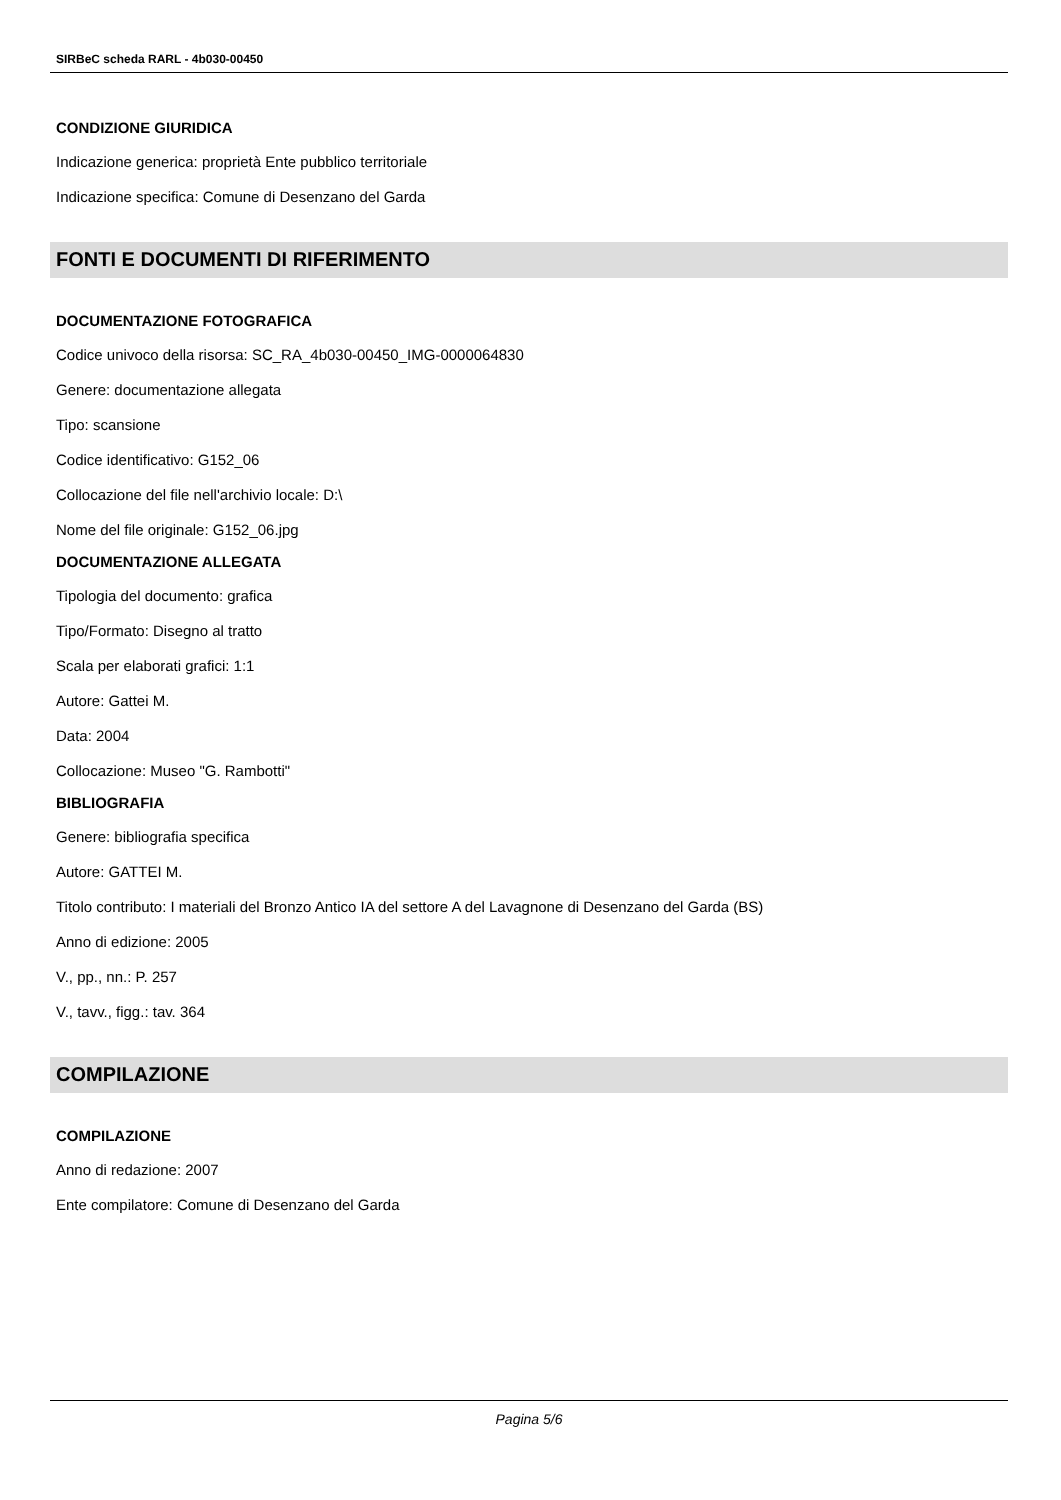SIRBeC scheda RARL - 4b030-00450
CONDIZIONE GIURIDICA
Indicazione generica: proprietà Ente pubblico territoriale
Indicazione specifica: Comune di Desenzano del Garda
FONTI E DOCUMENTI DI RIFERIMENTO
DOCUMENTAZIONE FOTOGRAFICA
Codice univoco della risorsa: SC_RA_4b030-00450_IMG-0000064830
Genere: documentazione allegata
Tipo: scansione
Codice identificativo: G152_06
Collocazione del file nell'archivio locale: D:\
Nome del file originale: G152_06.jpg
DOCUMENTAZIONE ALLEGATA
Tipologia del documento: grafica
Tipo/Formato: Disegno al tratto
Scala per elaborati grafici: 1:1
Autore: Gattei M.
Data: 2004
Collocazione: Museo "G. Rambotti"
BIBLIOGRAFIA
Genere: bibliografia specifica
Autore: GATTEI M.
Titolo contributo: I materiali del Bronzo Antico IA del settore A del Lavagnone di Desenzano del Garda (BS)
Anno di edizione: 2005
V., pp., nn.: P. 257
V., tavv., figg.: tav. 364
COMPILAZIONE
COMPILAZIONE
Anno di redazione: 2007
Ente compilatore: Comune di Desenzano del Garda
Pagina 5/6